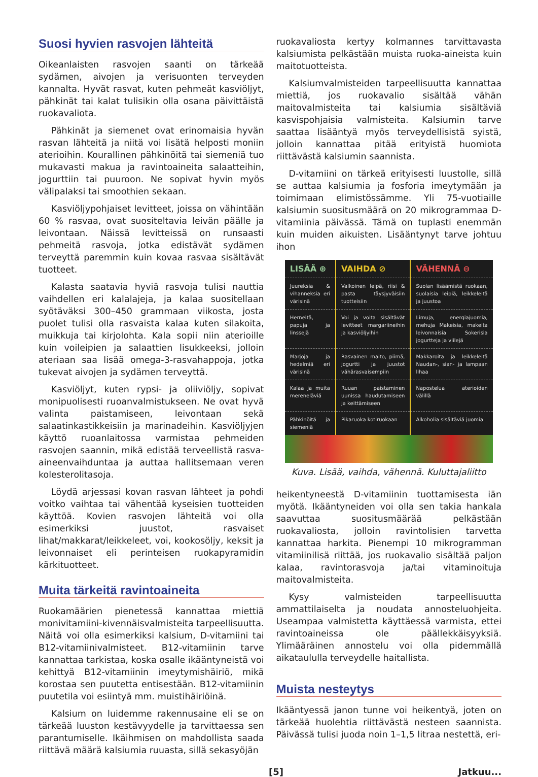Suosi hyvien rasvojen lähteitä
Oikeanlaisten rasvojen saanti on tärkeää sydämen, aivojen ja verisuonten terveyden kannalta. Hyvät rasvat, kuten pehmeät kasviöljyt, pähkinät tai kalat tulisikin olla osana päivittäistä ruokavaliota.
Pähkinät ja siemenet ovat erinomaisia hyvän rasvan lähteitä ja niitä voi lisätä helposti moniin aterioihin. Kourallinen pähkinöitä tai siemeniä tuo mukavasti makua ja ravintoaineita salaatteihin, jogurttiin tai puuroon. Ne sopivat hyvin myös välipalaksi tai smoothien sekaan.
Kasviöljypohjaiset levitteet, joissa on vähintään 60 % rasvaa, ovat suositeltavia leivän päälle ja leivontaan. Näissä levitteissä on runsaasti pehmeitä rasvoja, jotka edistävät sydämen terveyttä paremmin kuin kovaa rasvaa sisältävät tuotteet.
Kalasta saatavia hyviä rasvoja tulisi nauttia vaihdellen eri kalalajeja, ja kalaa suositellaan syötäväksi 300–450 grammaan viikosta, josta puolet tulisi olla rasvaista kalaa kuten silakoita, muikkuja tai kirjolohta. Kala sopii niin aterioille kuin voileipien ja salaattien lisukkeeksi, jolloin ateriaan saa lisää omega-3-rasvahappoja, jotka tukevat aivojen ja sydämen terveyttä.
Kasviöljyt, kuten rypsi- ja oliiviöljy, sopivat monipuolisesti ruoanvalmistukseen. Ne ovat hyvä valinta paistamiseen, leivontaan sekä salaatinkastikkeisiin ja marinadeihin. Kasviöljyjen käyttö ruoanlaitossa varmistaa pehmeiden rasvojen saannin, mikä edistää terveellistä rasva-aineenvaihduntaa ja auttaa hallitsemaan veren kolesterolitasoja.
Löydä arjessasi kovan rasvan lähteet ja pohdi voitko vaihtaa tai vähentää kyseisien tuotteiden käyttöä. Kovien rasvojen lähteitä voi olla esimerkiksi juustot, rasvaiset lihat/makkarat/leikkeleet, voi, kookosöljy, keksit ja leivonnaiset eli perinteisen ruokapyramidin kärkituotteet.
Muita tärkeitä ravintoaineita
Ruokamäärien pienetessä kannattaa miettiä monivitamiini-kivennäisvalmisteita tarpeellisuutta. Näitä voi olla esimerkiksi kalsium, D-vitamiini tai B12-vitamiinivalmisteet. B12-vitamiinin tarve kannattaa tarkistaa, koska osalle ikääntyneistä voi kehittyä B12-vitamiinin imeytymishäiriö, mikä korostaa sen puutetta entisestään. B12-vitamiinin puutetila voi esiintyä mm. muistihäiriöinä.
Kalsium on luidemme rakennusaine eli se on tärkeää luuston kestävyydelle ja tarvittaessa sen parantumiselle. Ikäihmisen on mahdollista saada riittävä määrä kalsiumia ruuasta, sillä sekasyöjän
ruokavaliosta kertyy kolmannes tarvittavasta kalsiumista pelkästään muista ruoka-aineista kuin maitotuotteista.
Kalsiumvalmisteiden tarpeellisuutta kannattaa miettiä, jos ruokavalio sisältää vähän maitovalmisteita tai kalsiumia sisältäviä kasvispohjaisia valmisteita. Kalsiumin tarve saattaa lisääntyä myös terveydellisistä syistä, jolloin kannattaa pitää erityistä huomiota riittävästä kalsiumin saannista.
D-vitamiini on tärkeä erityisesti luustolle, sillä se auttaa kalsiumia ja fosforia imeytymään ja toimimaan elimistössämme. Yli 75-vuotiaille kalsiumin suositusmäärä on 20 mikrogrammaa D-vitamiinia päivässä. Tämä on tuplasti enemmän kuin muiden aikuisten. Lisääntynyt tarve johtuu ihon
| LISÄÄ ⊕ | VAIHDA ⊘ | VÄHENNÄ ⊖ |
| --- | --- | --- |
| Juureksia & vihanneksia eri värisinä | Valkoinen leipä, riisi & pasta täysjyväisiin tuotteisiin | Suolan lisäämistä ruokaan, suolaisia leipiä, leikkeleitä ja juustoa |
| Herneitä, papuja ja linssejä | Voi ja voita sisältävät levitteet margariineihin ja kasviöljyihin | Limuja, energiajuomia, mehuja Makeisia, makeita leivonnaisia Sokerisia jogurtteja ja viilejä |
| Marjoja ja hedelmiä eri värisinä | Rasvainen maito, piimä, jogurtti ja juustot vähärasvaisempiin | Makkaroita ja leikkeleitä Naudan-, sian- ja lampaan lihaa |
| Kalaa ja muita mereneläviä | Ruuan paistaminen uunissa haudutamiseen ja keittämiseen | Napostelua aterioiden välillä |
| Pähkinöitä ja siemeniä | Pikaruoka kotiruokaan | Alkoholia sisältäviä juomia |
Kuva. Lisää, vaihda, vähennä. Kuluttajaliitto
heikentyneestä D-vitamiinin tuottamisesta iän myötä. Ikääntyneiden voi olla sen takia hankala saavuttaa suositusmäärää pelkästään ruokavaliosta, jolloin ravintolisien tarvetta kannattaa harkita. Pienempi 10 mikrogramman vitamiinilisä riittää, jos ruokavalio sisältää paljon kalaa, ravintorasvoja ja/tai vitaminoituja maitovalmisteita.
Kysy valmisteiden tarpeellisuutta ammattilaiselta ja noudata annosteluohjeita. Useampaa valmistetta käyttäessä varmista, ettei ravintoaineissa ole päällekkäisyyksiä. Ylimääräinen annostelu voi olla pidemmällä aikataululla terveydelle haitallista.
Muista nesteytys
Ikääntyessä janon tunne voi heikentyä, joten on tärkeää huolehtia riittävästä nesteen saannista. Päivässä tulisi juoda noin 1–1,5 litraa nestettä, eri-
[5] Jatkuu...